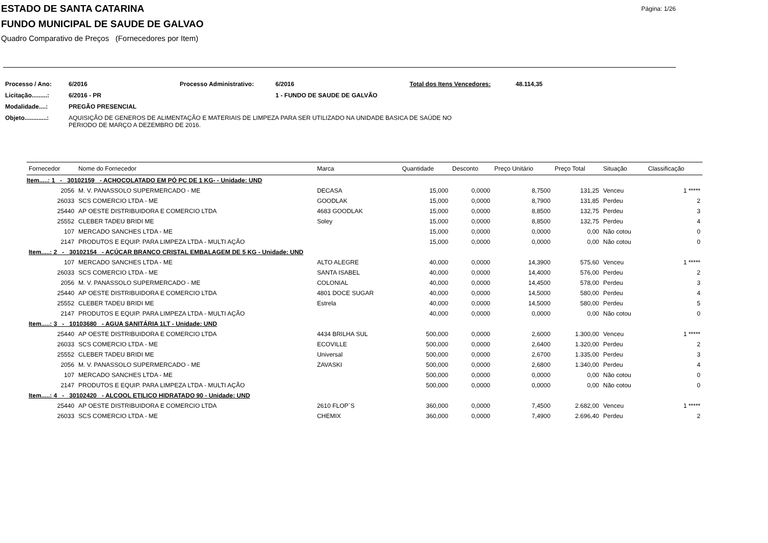ESTADO DE SANTA CATARINA
FUNDO MUNICIPAL DE SAUDE DE GALVAO
Quadro Comparativo de Preços (Fornecedores por Item)
Página: 1/26
| Processo / Ano: | 6/2016 | Processo Administrativo: | 6/2016 | Total dos Itens Vencedores: | 48.114,35 |
| Licitação.........: | 6/2016 - PR | | 1 - FUNDO DE SAUDE DE GALVÃO | | |
| Modalidade....: | PREGÃO PRESENCIAL | | | | |
| Objeto.............: | AQUISIÇÃO DE GENEROS DE ALIMENTAÇÃO E MATERIAIS DE LIMPEZA PARA SER UTILIZADO NA UNIDADE BASICA DE SAÚDE NO PERIODO DE MARÇO A DEZEMBRO DE 2016. | | | | |
| Fornecedor | Nome do Fornecedor | Marca | Quantidade | Desconto | Preço Unitário | Preço Total | Situação | Classificação |
| --- | --- | --- | --- | --- | --- | --- | --- | --- |
| Item.....: 1 - 30102159 - ACHOCOLATADO EM PÓ PC DE 1 KG- - Unidade: UND | | | | | | | | |
| 2056 | M. V. PANASSOLO SUPERMERCADO - ME | DECASA | 15,000 | 0,0000 | 8,7500 | 131,25 | Venceu | 1 ***** |
| 26033 | SCS COMERCIO LTDA - ME | GOODLAK | 15,000 | 0,0000 | 8,7900 | 131,85 | Perdeu | 2 |
| 25440 | AP OESTE DISTRIBUIDORA E COMERCIO LTDA | 4683 GOODLAK | 15,000 | 0,0000 | 8,8500 | 132,75 | Perdeu | 3 |
| 25552 | CLEBER TADEU BRIDI ME | Soley | 15,000 | 0,0000 | 8,8500 | 132,75 | Perdeu | 4 |
| 107 | MERCADO SANCHES LTDA - ME | | 15,000 | 0,0000 | 0,0000 | 0,00 | Não cotou | 0 |
| 2147 | PRODUTOS E EQUIP. PARA LIMPEZA LTDA - MULTI AÇÃO | | 15,000 | 0,0000 | 0,0000 | 0,00 | Não cotou | 0 |
| Item.....: 2 - 30102154 - AÇÚCAR BRANCO CRISTAL EMBALAGEM DE 5 KG - Unidade: UND | | | | | | | | |
| 107 | MERCADO SANCHES LTDA - ME | ALTO ALEGRE | 40,000 | 0,0000 | 14,3900 | 575,60 | Venceu | 1 ***** |
| 26033 | SCS COMERCIO LTDA - ME | SANTA ISABEL | 40,000 | 0,0000 | 14,4000 | 576,00 | Perdeu | 2 |
| 2056 | M. V. PANASSOLO SUPERMERCADO - ME | COLONIAL | 40,000 | 0,0000 | 14,4500 | 578,00 | Perdeu | 3 |
| 25440 | AP OESTE DISTRIBUIDORA E COMERCIO LTDA | 4801 DOCE SUGAR | 40,000 | 0,0000 | 14,5000 | 580,00 | Perdeu | 4 |
| 25552 | CLEBER TADEU BRIDI ME | Estrela | 40,000 | 0,0000 | 14,5000 | 580,00 | Perdeu | 5 |
| 2147 | PRODUTOS E EQUIP. PARA LIMPEZA LTDA - MULTI AÇÃO | | 40,000 | 0,0000 | 0,0000 | 0,00 | Não cotou | 0 |
| Item.....: 3 - 10103680 - AGUA SANITÁRIA 1LT - Unidade: UND | | | | | | | | |
| 25440 | AP OESTE DISTRIBUIDORA E COMERCIO LTDA | 4434 BRILHA SUL | 500,000 | 0,0000 | 2,6000 | 1.300,00 | Venceu | 1 ***** |
| 26033 | SCS COMERCIO LTDA - ME | ECOVILLE | 500,000 | 0,0000 | 2,6400 | 1.320,00 | Perdeu | 2 |
| 25552 | CLEBER TADEU BRIDI ME | Universal | 500,000 | 0,0000 | 2,6700 | 1.335,00 | Perdeu | 3 |
| 2056 | M. V. PANASSOLO SUPERMERCADO - ME | ZAVASKI | 500,000 | 0,0000 | 2,6800 | 1.340,00 | Perdeu | 4 |
| 107 | MERCADO SANCHES LTDA - ME | | 500,000 | 0,0000 | 0,0000 | 0,00 | Não cotou | 0 |
| 2147 | PRODUTOS E EQUIP. PARA LIMPEZA LTDA - MULTI AÇÃO | | 500,000 | 0,0000 | 0,0000 | 0,00 | Não cotou | 0 |
| Item.....: 4 - 30102420 - ALCOOL ETILICO HIDRATADO 90 - Unidade: UND | | | | | | | | |
| 25440 | AP OESTE DISTRIBUIDORA E COMERCIO LTDA | 2610 FLOP´S | 360,000 | 0,0000 | 7,4500 | 2.682,00 | Venceu | 1 ***** |
| 26033 | SCS COMERCIO LTDA - ME | CHEMIX | 360,000 | 0,0000 | 7,4900 | 2.696,40 | Perdeu | 2 |